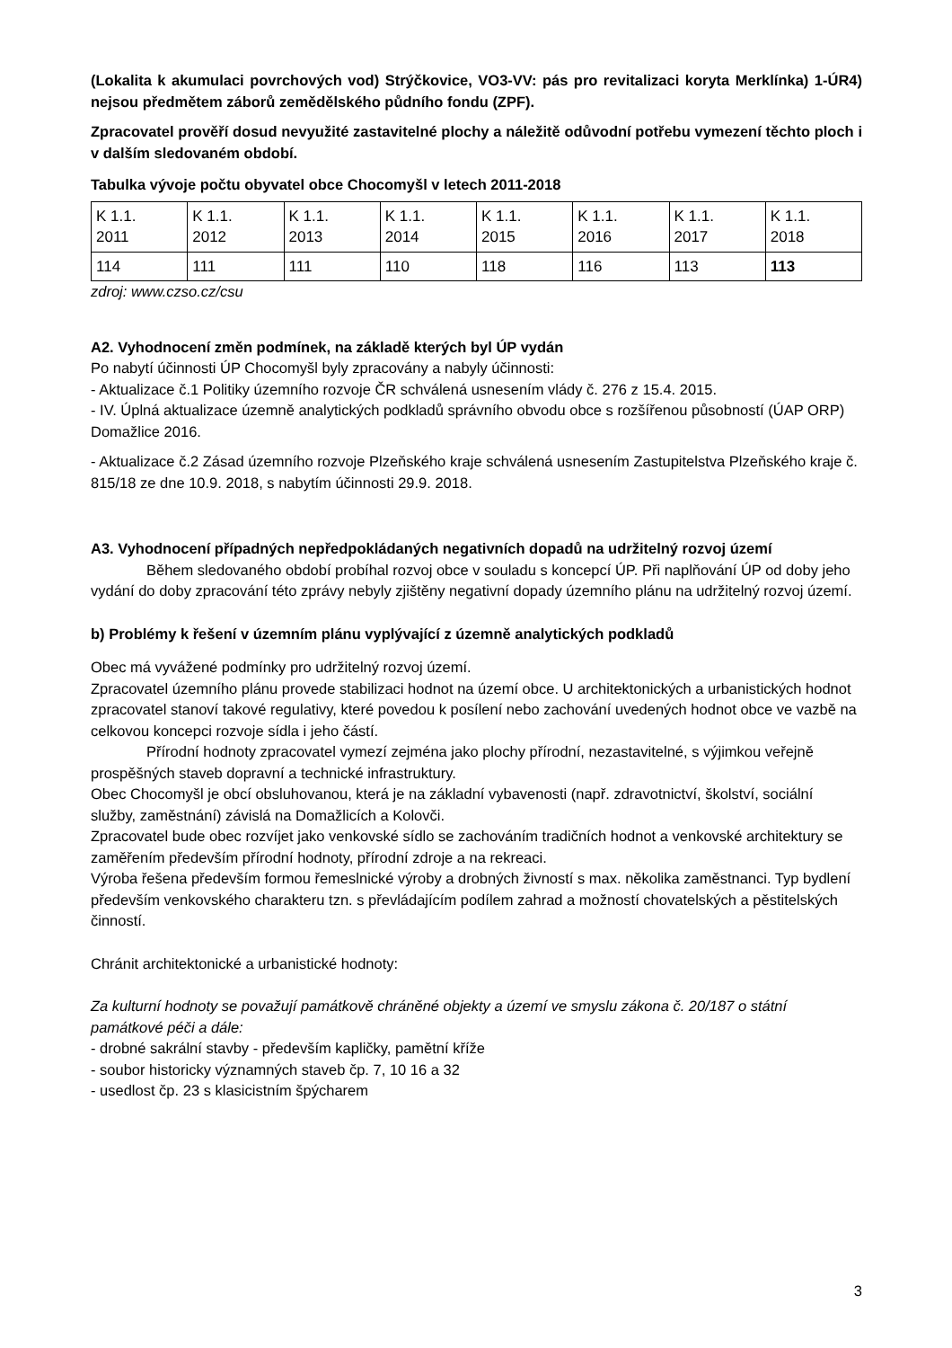(Lokalita k akumulaci povrchových vod) Strýčkovice, VO3-VV: pás pro revitalizaci koryta Merklínka) 1-ÚR4) nejsou předmětem záborů zemědělského půdního fondu (ZPF).
Zpracovatel prověří dosud nevyužité zastavitelné plochy a náležitě odůvodní potřebu vymezení těchto ploch i v dalším sledovaném období.
Tabulka vývoje počtu obyvatel obce Chocomyšl v letech 2011-2018
| K 1.1. 2011 | K 1.1. 2012 | K 1.1. 2013 | K 1.1. 2014 | K 1.1. 2015 | K 1.1. 2016 | K 1.1. 2017 | K 1.1. 2018 |
| 114 | 111 | 111 | 110 | 118 | 116 | 113 | 113 |
zdroj: www.czso.cz/csu
A2. Vyhodnocení změn podmínek, na základě kterých byl ÚP vydán
Po nabytí účinnosti ÚP Chocomyšl byly zpracovány a nabyly účinnosti:
- Aktualizace č.1 Politiky územního rozvoje ČR schválená usnesením vlády č. 276 z 15.4. 2015.
- IV. Úplná aktualizace územně analytických podkladů správního obvodu obce s rozšířenou působností (ÚAP ORP) Domažlice 2016.
- Aktualizace č.2 Zásad územního rozvoje Plzeňského kraje schválená usnesením Zastupitelstva Plzeňského kraje č. 815/18 ze dne 10.9. 2018, s nabytím účinnosti 29.9. 2018.
A3. Vyhodnocení případných nepředpokládaných negativních dopadů na udržitelný rozvoj území
Během sledovaného období probíhal rozvoj obce v souladu s koncepcí ÚP. Při naplňování ÚP od doby jeho vydání do doby zpracování této zprávy nebyly zjištěny negativní dopady územního plánu na udržitelný rozvoj území.
b) Problémy k řešení v územním plánu vyplývající z územně analytických podkladů
Obec má vyvážené podmínky pro udržitelný rozvoj území.
Zpracovatel územního plánu provede stabilizaci hodnot na území obce. U architektonických a urbanistických hodnot zpracovatel stanoví takové regulativy, které povedou k posílení nebo zachování uvedených hodnot obce ve vazbě na celkovou koncepci rozvoje sídla i jeho částí.
Přírodní hodnoty zpracovatel vymezí zejména jako plochy přírodní, nezastavitelné, s výjimkou veřejně prospěšných staveb dopravní a technické infrastruktury.
Obec Chocomyšl je obcí obsluhovanou, která je na základní vybavenosti (např. zdravotnictví, školství, sociální služby, zaměstnání) závislá na Domažlicích a Kolovči.
Zpracovatel bude obec rozvíjet jako venkovské sídlo se zachováním tradičních hodnot a venkovské architektury se zaměřením především přírodní hodnoty, přírodní zdroje a na rekreaci.
Výroba řešena především formou řemeslnické výroby a drobných živností s max. několika zaměstnanci. Typ bydlení především venkovského charakteru tzn. s převládajícím podílem zahrad a možností chovatelských a pěstitelských činností.
Chránit architektonické a urbanistické hodnoty:
Za kulturní hodnoty se považují památkově chráněné objekty a území ve smyslu zákona č. 20/187 o státní památkové péči a dále:
- drobné sakrální stavby - především kapličky, pamětní kříže
- soubor historicky významných staveb čp. 7, 10 16 a 32
- usedlost čp. 23 s klasicistním špýcharem
3